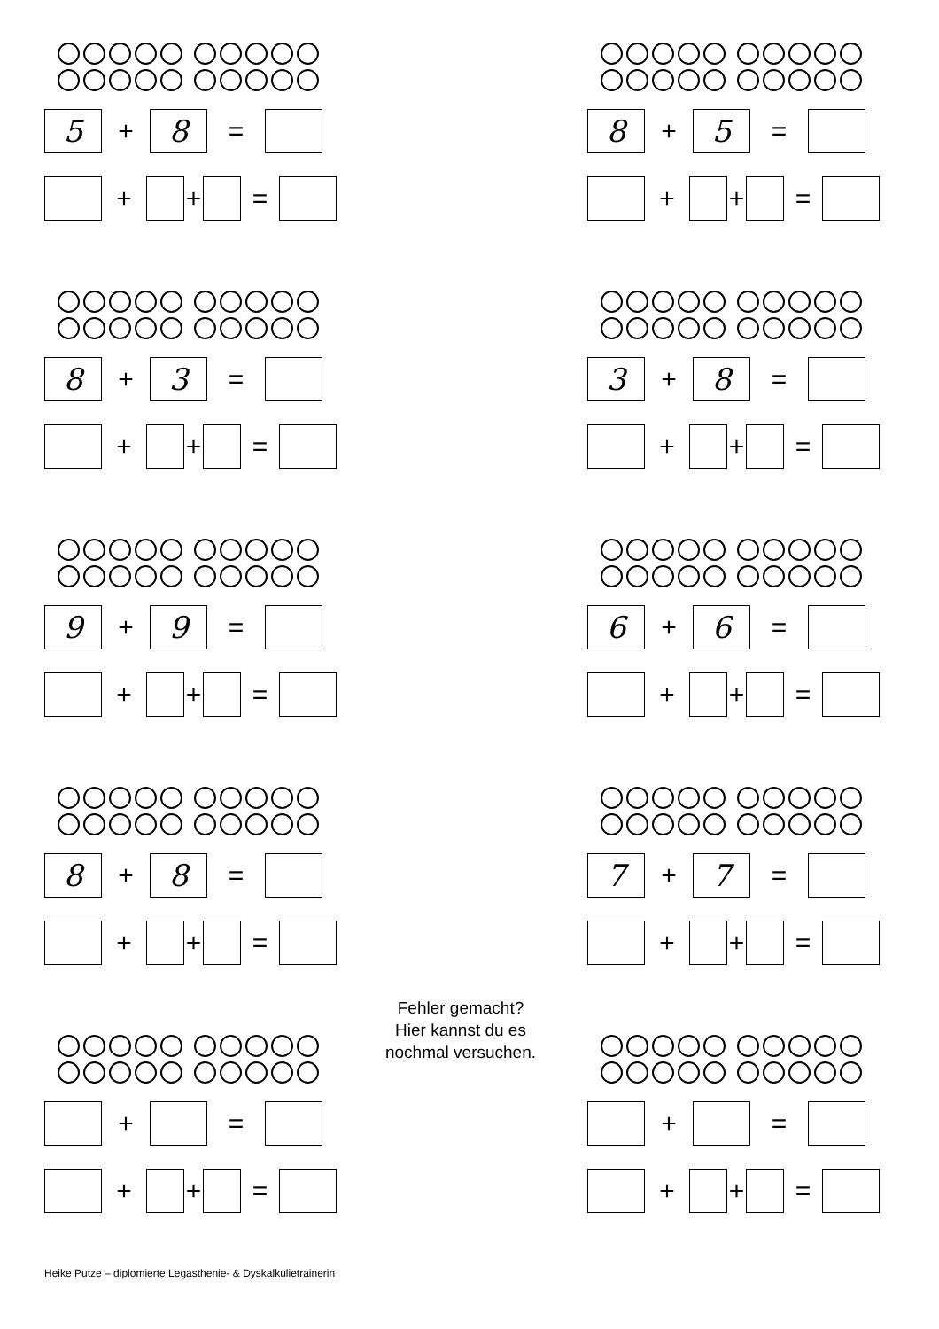5
+
8
=
+ + =
8
+
5
=
+ + =
8
+
3
=
+ + =
3
+
8
=
+ + =
9
+
9
=
+ + =
6
+
6
=
+ + =
8
+
8
=
+ + =
7
+
7
=
+ + =
+ =
+ + =
+ =
+ + =
Fehler gemacht?
Hier kannst du es
nochmal versuchen.
Heike Putze – diplomierte Legasthenie- & Dyskalkulietrainerin